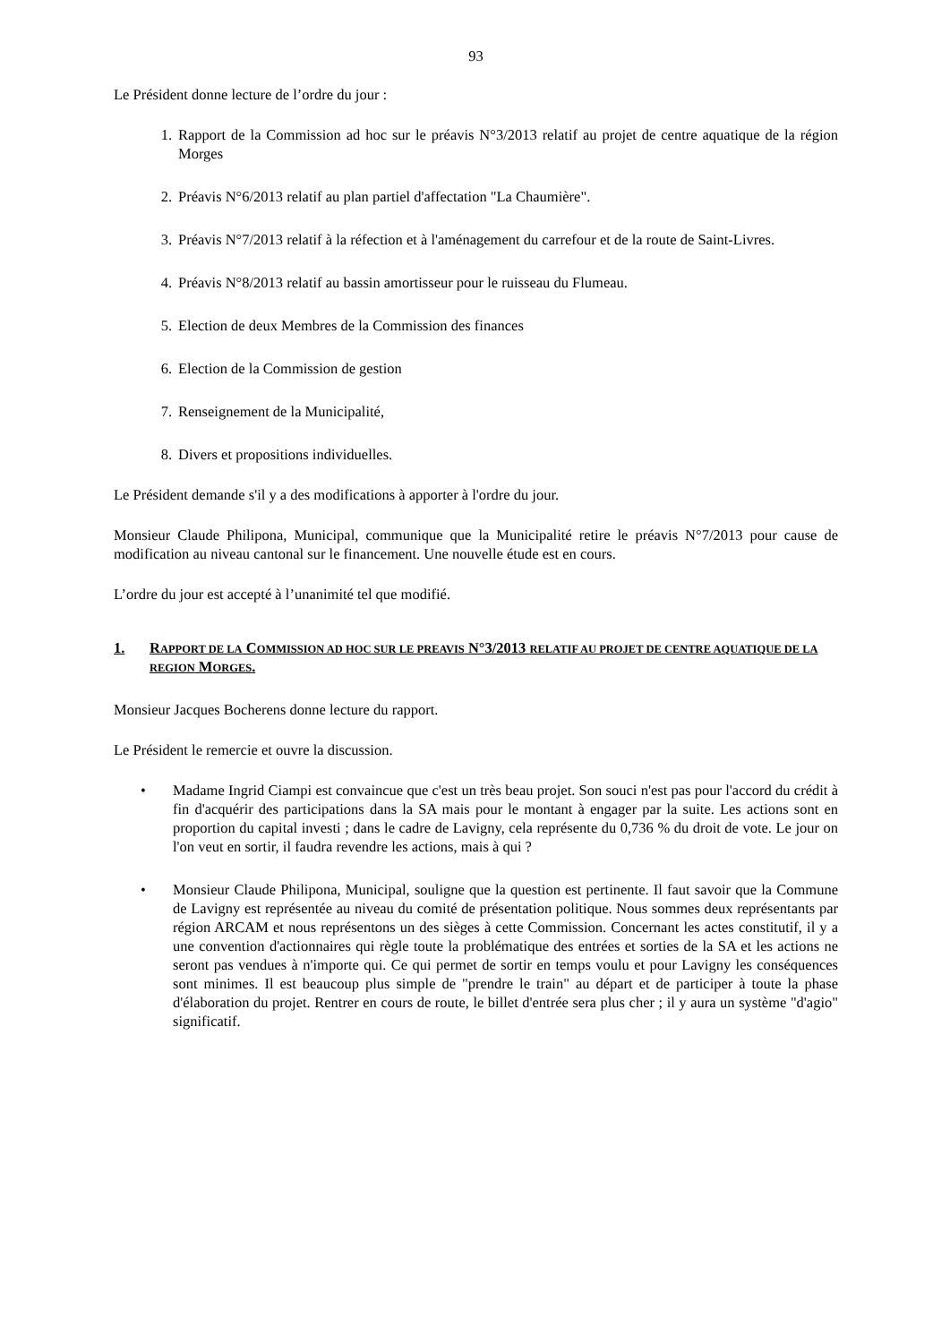93
Le Président donne lecture de l’ordre du jour :
1. Rapport de la Commission ad hoc sur le préavis N°3/2013 relatif au projet de centre aquatique de la région Morges
2. Préavis N°6/2013 relatif au plan partiel d'affectation "La Chaumière".
3. Préavis N°7/2013 relatif à la réfection et à l'aménagement du carrefour et de la route de Saint-Livres.
4. Préavis N°8/2013 relatif au bassin amortisseur pour le ruisseau du Flumeau.
5. Election de deux Membres de la Commission des finances
6. Election de la Commission de gestion
7. Renseignement de la Municipalité,
8. Divers et propositions individuelles.
Le Président demande s'il y a des modifications à apporter à l'ordre du jour.
Monsieur Claude Philipona, Municipal, communique que la Municipalité retire le préavis N°7/2013 pour cause de modification au niveau cantonal sur le financement. Une nouvelle étude est en cours.
L’ordre du jour est accepté à l’unanimité tel que modifié.
1. RAPPORT DE LA COMMISSION AD HOC SUR LE PREAVIS N°3/2013 RELATIF AU PROJET DE CENTRE AQUATIQUE DE LA REGION MORGES.
Monsieur Jacques Bocherens donne lecture du rapport.
Le Président le remercie et ouvre la discussion.
• Madame Ingrid Ciampi est convaincue que c'est un très beau projet. Son souci n'est pas pour l'accord du crédit à fin d'acquérir des participations dans la SA mais pour le montant à engager par la suite. Les actions sont en proportion du capital investi ; dans le cadre de Lavigny, cela représente du 0,736 % du droit de vote. Le jour on l'on veut en sortir, il faudra revendre les actions, mais à qui ?
• Monsieur Claude Philipona, Municipal, souligne que la question est pertinente. Il faut savoir que la Commune de Lavigny est représentée au niveau du comité de présentation politique. Nous sommes deux représentants par région ARCAM et nous représentons un des sièges à cette Commission. Concernant les actes constitutif, il y a une convention d'actionnaires qui règle toute la problématique des entrées et sorties de la SA et les actions ne seront pas vendues à n'importe qui. Ce qui permet de sortir en temps voulu et pour Lavigny les conséquences sont minimes. Il est beaucoup plus simple de "prendre le train" au départ et de participer à toute la phase d'élaboration du projet. Rentrer en cours de route, le billet d'entrée sera plus cher ; il y aura un système "d'agio" significatif.